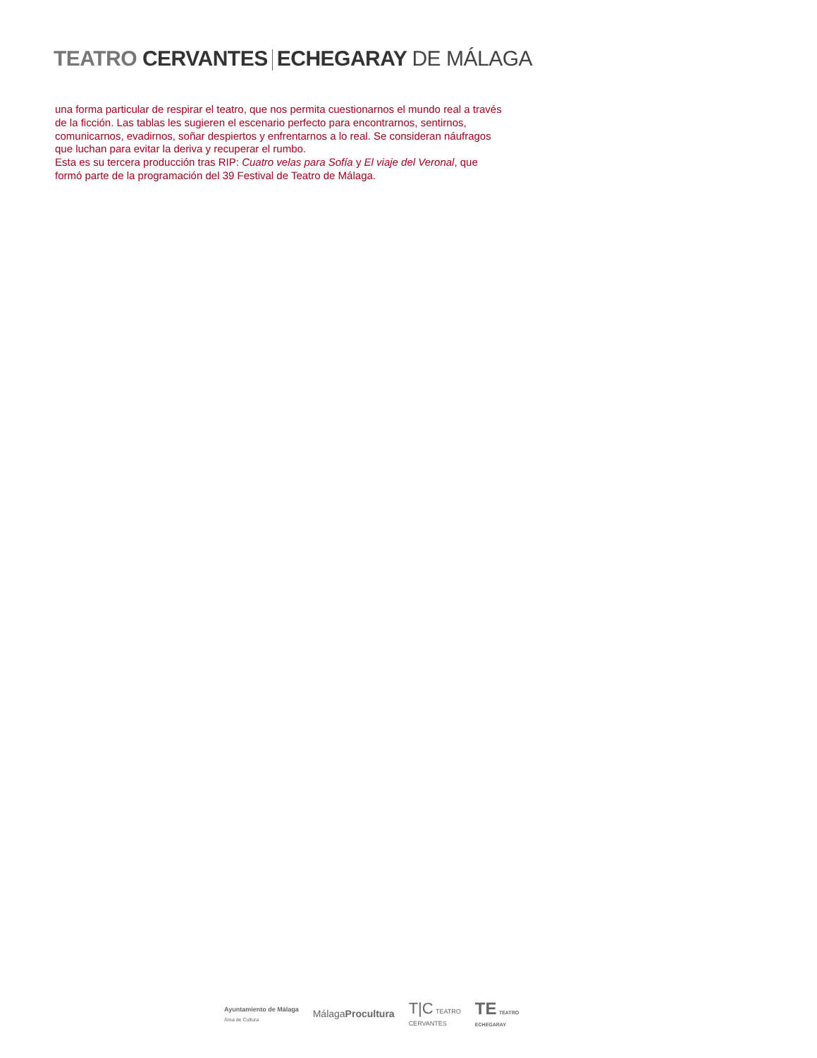TEATRO CERVANTES ECHEGARAY DE MÁLAGA
una forma particular de respirar el teatro, que nos permita cuestionarnos el mundo real a través de la ficción. Las tablas les sugieren el escenario perfecto para encontrarnos, sentirnos, comunicarnos, evadirnos, soñar despiertos y enfrentarnos a lo real. Se consideran náufragos que luchan para evitar la deriva y recuperar el rumbo.
Esta es su tercera producción tras RIP: Cuatro velas para Sofía y El viaje del Veronal, que formó parte de la programación del 39 Festival de Teatro de Málaga.
Ayuntamiento de Málaga
Área de Cultura
MálagaProcultura
T|C TEATRO
CERVANTES
TE TEATRO
ECHEGARAY